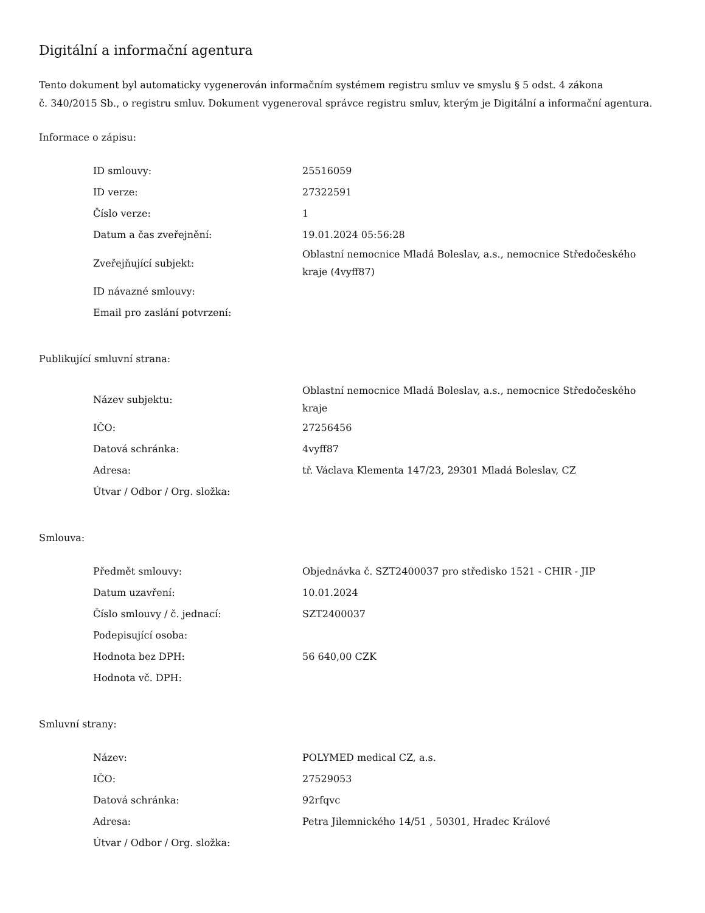Digitální a informační agentura
Tento dokument byl automaticky vygenerován informačním systémem registru smluv ve smyslu § 5 odst. 4 zákona
č. 340/2015 Sb., o registru smluv. Dokument vygeneroval správce registru smluv, kterým je Digitální a informační agentura.
Informace o zápisu:
| ID smlouvy: | 25516059 |
| ID verze: | 27322591 |
| Číslo verze: | 1 |
| Datum a čas zveřejnění: | 19.01.2024 05:56:28 |
| Zveřejňující subjekt: | Oblastní nemocnice Mladá Boleslav, a.s., nemocnice Středočeského kraje (4vyff87) |
| ID návazné smlouvy: | |
| Email pro zaslání potvrzení: | |
Publikující smluvní strana:
| Název subjektu: | Oblastní nemocnice Mladá Boleslav, a.s., nemocnice Středočeského kraje |
| IČO: | 27256456 |
| Datová schránka: | 4vyff87 |
| Adresa: | tř. Václava Klementa 147/23, 29301 Mladá Boleslav, CZ |
| Útvar / Odbor / Org. složka: | |
Smlouva:
| Předmět smlouvy: | Objednávka č. SZT2400037 pro středisko 1521 - CHIR - JIP |
| Datum uzavření: | 10.01.2024 |
| Číslo smlouvy / č. jednací: | SZT2400037 |
| Podepisující osoba: | |
| Hodnota bez DPH: | 56 640,00 CZK |
| Hodnota vč. DPH: | |
Smluvní strany:
| Název: | POLYMED medical CZ, a.s. |
| IČO: | 27529053 |
| Datová schránka: | 92rfqvc |
| Adresa: | Petra Jilemnického 14/51 , 50301, Hradec Králové |
| Útvar / Odbor / Org. složka: | |